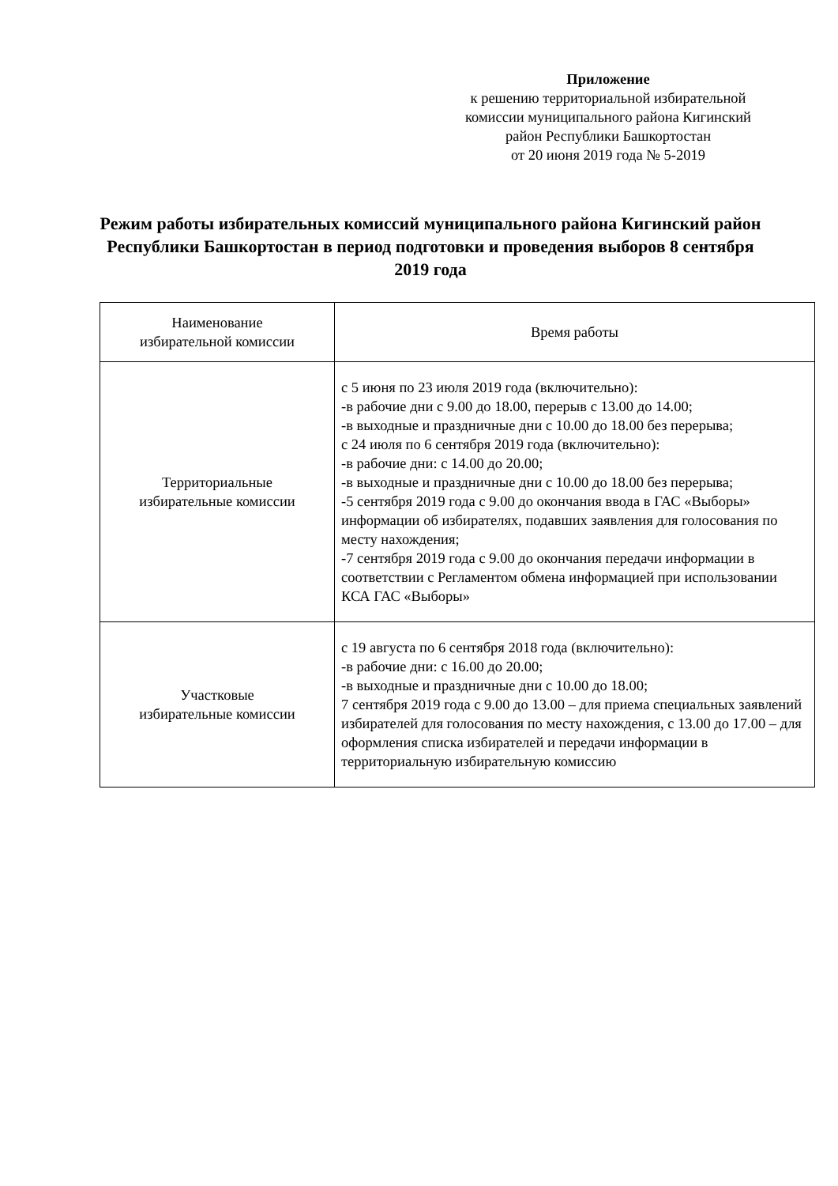Приложение
к решению территориальной избирательной
комиссии муниципального района Кигинский
район Республики Башкортостан
от 20 июня 2019 года № 5-2019
Режим работы избирательных комиссий муниципального района Кигинский район Республики Башкортостан в период подготовки и проведения выборов 8 сентября 2019 года
| Наименование избирательной комиссии | Время работы |
| --- | --- |
| Территориальные избирательные комиссии | с 5 июня по 23 июля 2019 года (включительно): -в рабочие дни с 9.00 до 18.00, перерыв с 13.00 до 14.00; -в выходные и праздничные дни с 10.00 до 18.00 без перерыва; с 24 июля по 6 сентября 2019 года (включительно): -в рабочие дни: с 14.00 до 20.00; -в выходные и праздничные дни с 10.00 до 18.00 без перерыва; -5 сентября 2019 года с 9.00 до окончания ввода в ГАС «Выборы» информации об избирателях, подавших заявления для голосования по месту нахождения; -7 сентября 2019 года с 9.00 до окончания передачи информации в соответствии с Регламентом обмена информацией при использовании КСА ГАС «Выборы» |
| Участковые избирательные комиссии | с 19 августа по 6 сентября 2018 года (включительно): -в рабочие дни: с 16.00 до 20.00; -в выходные и праздничные дни с 10.00 до 18.00; 7 сентября 2019 года с 9.00 до 13.00 – для приема специальных заявлений избирателей для голосования по месту нахождения, с 13.00 до 17.00 – для оформления списка избирателей и передачи информации в территориальную избирательную комиссию |